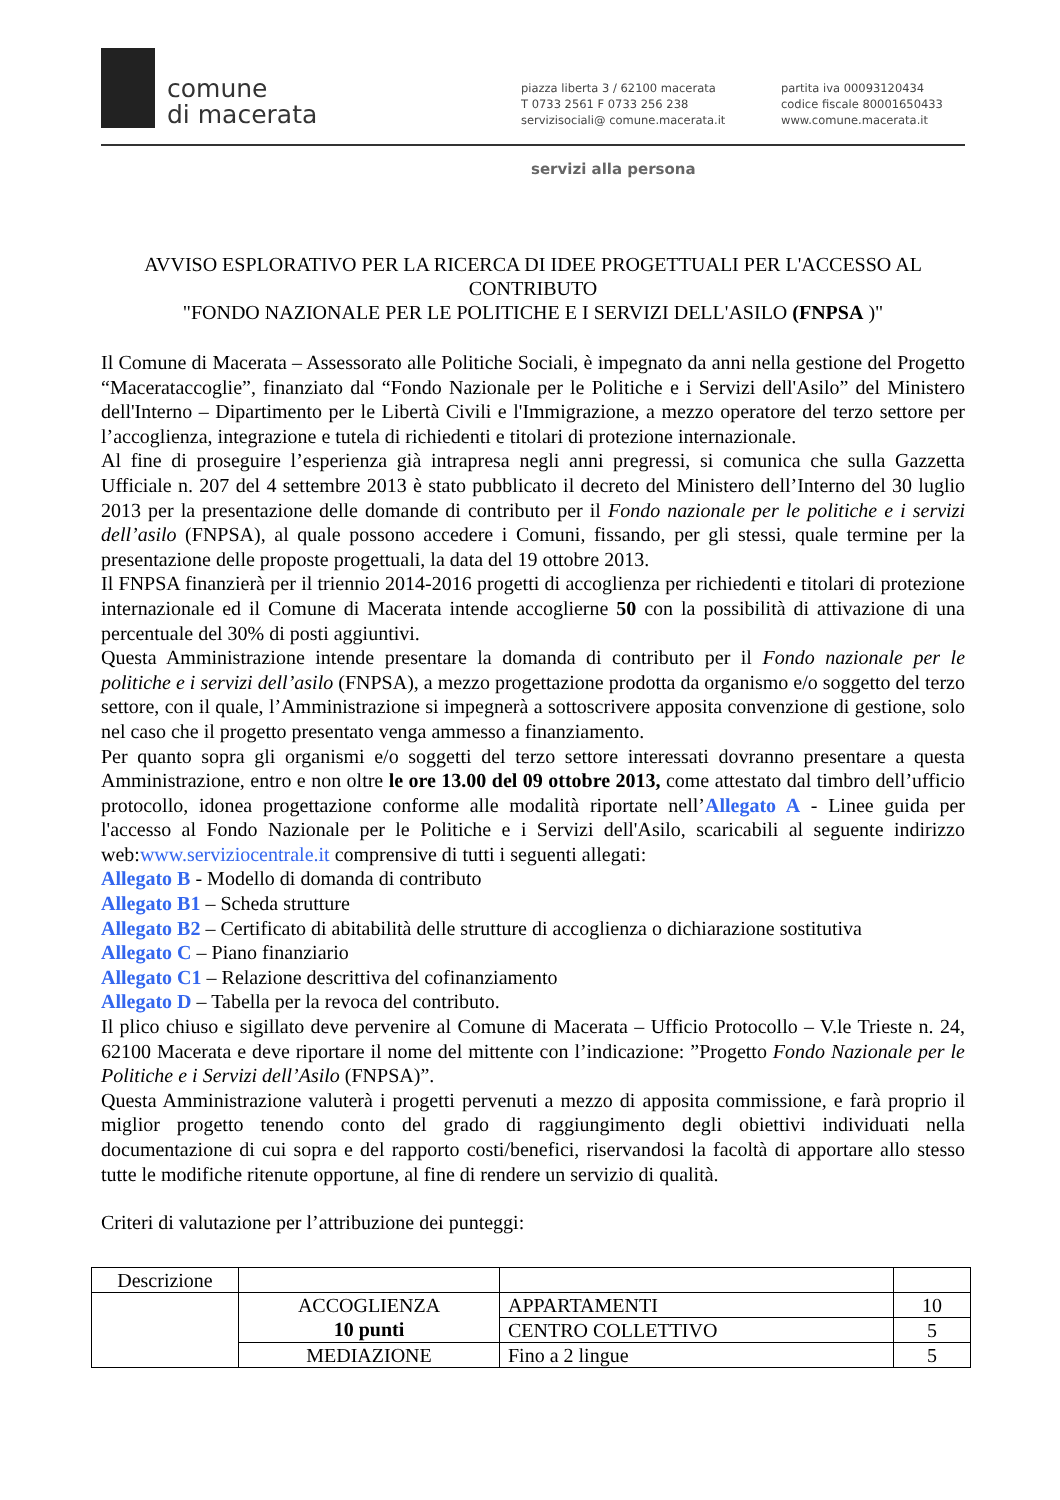comune
di macerata
piazza liberta 3 / 62100 macerata
T 0733 2561 F 0733 256 238
servizisociali@ comune.macerata.it
partita iva 00093120434
codice fiscale 80001650433
www.comune.macerata.it
servizi alla persona
AVVISO ESPLORATIVO PER LA RICERCA DI IDEE PROGETTUALI PER L'ACCESSO AL CONTRIBUTO
"FONDO NAZIONALE PER LE POLITICHE E I SERVIZI DELL'ASILO (FNPSA )"
Il Comune di Macerata – Assessorato alle Politiche Sociali, è impegnato da anni nella gestione del Progetto “Macerataccoglie”, finanziato dal “Fondo Nazionale per le Politiche e i Servizi dell'Asilo” del Ministero dell'Interno – Dipartimento per le Libertà Civili e l'Immigrazione, a mezzo operatore del terzo settore per l’accoglienza, integrazione e tutela di richiedenti e titolari di protezione internazionale.
Al fine di proseguire l’esperienza già intrapresa negli anni pregressi, si comunica che sulla Gazzetta Ufficiale n. 207 del 4 settembre 2013 è stato pubblicato il decreto del Ministero dell’Interno del 30 luglio 2013 per la presentazione delle domande di contributo per il Fondo nazionale per le politiche e i servizi dell’asilo (FNPSA), al quale possono accedere i Comuni, fissando, per gli stessi, quale termine per la presentazione delle proposte progettuali, la data del 19 ottobre 2013.
Il FNPSA finanzierà per il triennio 2014-2016 progetti di accoglienza per richiedenti e titolari di protezione internazionale ed il Comune di Macerata intende accoglierne 50 con la possibilità di attivazione di una percentuale del 30% di posti aggiuntivi.
Questa Amministrazione intende presentare la domanda di contributo per il Fondo nazionale per le politiche e i servizi dell’asilo (FNPSA), a mezzo progettazione prodotta da organismo e/o soggetto del terzo settore, con il quale, l’Amministrazione si impegnerà a sottoscrivere apposita convenzione di gestione, solo nel caso che il progetto presentato venga ammesso a finanziamento.
Per quanto sopra gli organismi e/o soggetti del terzo settore interessati dovranno presentare a questa Amministrazione, entro e non oltre le ore 13.00 del 09 ottobre 2013, come attestato dal timbro dell’ufficio protocollo, idonea progettazione conforme alle modalità riportate nell’Allegato A - Linee guida per l'accesso al Fondo Nazionale per le Politiche e i Servizi dell'Asilo, scaricabili al seguente indirizzo web:www.serviziocentrale.it comprensive di tutti i seguenti allegati:
Allegato B - Modello di domanda di contributo
Allegato B1 – Scheda strutture
Allegato B2 – Certificato di abitabilità delle strutture di accoglienza o dichiarazione sostitutiva
Allegato C – Piano finanziario
Allegato C1 – Relazione descrittiva del cofinanziamento
Allegato D – Tabella per la revoca del contributo.
Il plico chiuso e sigillato deve pervenire al Comune di Macerata – Ufficio Protocollo – V.le Trieste n. 24, 62100 Macerata e deve riportare il nome del mittente con l’indicazione: ”Progetto Fondo Nazionale per le Politiche e i Servizi dell’Asilo (FNPSA)”.
Questa Amministrazione valuterà i progetti pervenuti a mezzo di apposita commissione, e farà proprio il miglior progetto tenendo conto del grado di raggiungimento degli obiettivi individuati nella documentazione di cui sopra e del rapporto costi/benefici, riservandosi la facoltà di apportare allo stesso tutte le modifiche ritenute opportune, al fine di rendere un servizio di qualità.
Criteri di valutazione per l’attribuzione dei punteggi:
| Descrizione | | | |
| | ACCOGLIENZA 10 punti | APPARTAMENTI | 10 |
| | | CENTRO COLLETTIVO | 5 |
| | MEDIAZIONE | Fino a 2 lingue | 5 |